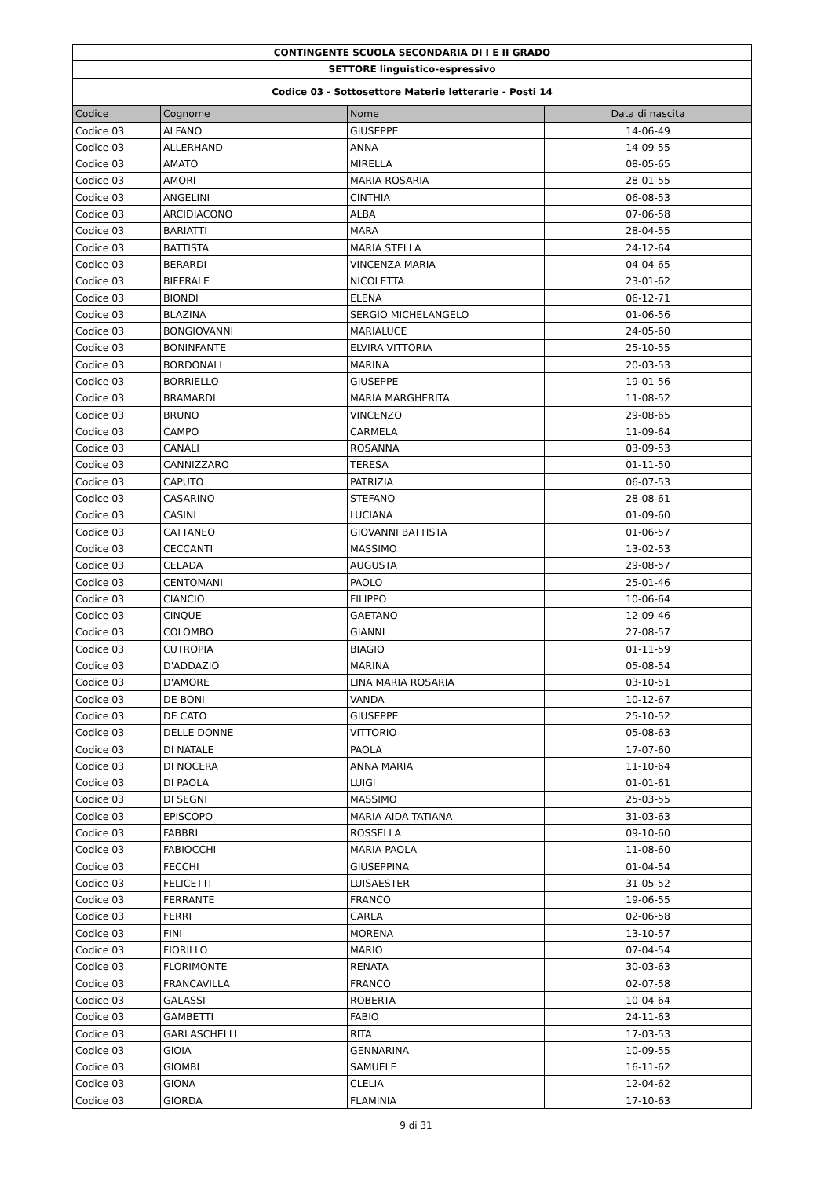| CONTINGENTE SCUOLA SECONDARIA DI I E II GRADO | | | |
| SETTORE linguistico-espressivo | | | |
| Codice 03 - Sottosettore Materie letterarie - Posti 14 | | | |
| Codice | Cognome | Nome | Data di nascita |
| Codice 03 | ALFANO | GIUSEPPE | 14-06-49 |
| Codice 03 | ALLERHAND | ANNA | 14-09-55 |
| Codice 03 | AMATO | MIRELLA | 08-05-65 |
| Codice 03 | AMORI | MARIA ROSARIA | 28-01-55 |
| Codice 03 | ANGELINI | CINTHIA | 06-08-53 |
| Codice 03 | ARCIDIACONO | ALBA | 07-06-58 |
| Codice 03 | BARIATTI | MARA | 28-04-55 |
| Codice 03 | BATTISTA | MARIA STELLA | 24-12-64 |
| Codice 03 | BERARDI | VINCENZA MARIA | 04-04-65 |
| Codice 03 | BIFERALE | NICOLETTA | 23-01-62 |
| Codice 03 | BIONDI | ELENA | 06-12-71 |
| Codice 03 | BLAZINA | SERGIO MICHELANGELO | 01-06-56 |
| Codice 03 | BONGIOVANNI | MARIALUCE | 24-05-60 |
| Codice 03 | BONINFANTE | ELVIRA VITTORIA | 25-10-55 |
| Codice 03 | BORDONALI | MARINA | 20-03-53 |
| Codice 03 | BORRIELLO | GIUSEPPE | 19-01-56 |
| Codice 03 | BRAMARDI | MARIA MARGHERITA | 11-08-52 |
| Codice 03 | BRUNO | VINCENZO | 29-08-65 |
| Codice 03 | CAMPO | CARMELA | 11-09-64 |
| Codice 03 | CANALI | ROSANNA | 03-09-53 |
| Codice 03 | CANNIZZARO | TERESA | 01-11-50 |
| Codice 03 | CAPUTO | PATRIZIA | 06-07-53 |
| Codice 03 | CASARINO | STEFANO | 28-08-61 |
| Codice 03 | CASINI | LUCIANA | 01-09-60 |
| Codice 03 | CATTANEO | GIOVANNI BATTISTA | 01-06-57 |
| Codice 03 | CECCANTI | MASSIMO | 13-02-53 |
| Codice 03 | CELADA | AUGUSTA | 29-08-57 |
| Codice 03 | CENTOMANI | PAOLO | 25-01-46 |
| Codice 03 | CIANCIO | FILIPPO | 10-06-64 |
| Codice 03 | CINQUE | GAETANO | 12-09-46 |
| Codice 03 | COLOMBO | GIANNI | 27-08-57 |
| Codice 03 | CUTROPIA | BIAGIO | 01-11-59 |
| Codice 03 | D'ADDAZIO | MARINA | 05-08-54 |
| Codice 03 | D'AMORE | LINA MARIA ROSARIA | 03-10-51 |
| Codice 03 | DE BONI | VANDA | 10-12-67 |
| Codice 03 | DE CATO | GIUSEPPE | 25-10-52 |
| Codice 03 | DELLE DONNE | VITTORIO | 05-08-63 |
| Codice 03 | DI NATALE | PAOLA | 17-07-60 |
| Codice 03 | DI NOCERA | ANNA MARIA | 11-10-64 |
| Codice 03 | DI PAOLA | LUIGI | 01-01-61 |
| Codice 03 | DI SEGNI | MASSIMO | 25-03-55 |
| Codice 03 | EPISCOPO | MARIA AIDA TATIANA | 31-03-63 |
| Codice 03 | FABBRI | ROSSELLA | 09-10-60 |
| Codice 03 | FABIOCCHI | MARIA PAOLA | 11-08-60 |
| Codice 03 | FECCHI | GIUSEPPINA | 01-04-54 |
| Codice 03 | FELICETTI | LUISAESTER | 31-05-52 |
| Codice 03 | FERRANTE | FRANCO | 19-06-55 |
| Codice 03 | FERRI | CARLA | 02-06-58 |
| Codice 03 | FINI | MORENA | 13-10-57 |
| Codice 03 | FIORILLO | MARIO | 07-04-54 |
| Codice 03 | FLORIMONTE | RENATA | 30-03-63 |
| Codice 03 | FRANCAVILLA | FRANCO | 02-07-58 |
| Codice 03 | GALASSI | ROBERTA | 10-04-64 |
| Codice 03 | GAMBETTI | FABIO | 24-11-63 |
| Codice 03 | GARLASCHELLI | RITA | 17-03-53 |
| Codice 03 | GIOIA | GENNARINA | 10-09-55 |
| Codice 03 | GIOMBI | SAMUELE | 16-11-62 |
| Codice 03 | GIONA | CLELIA | 12-04-62 |
| Codice 03 | GIORDA | FLAMINIA | 17-10-63 |
9 di 31